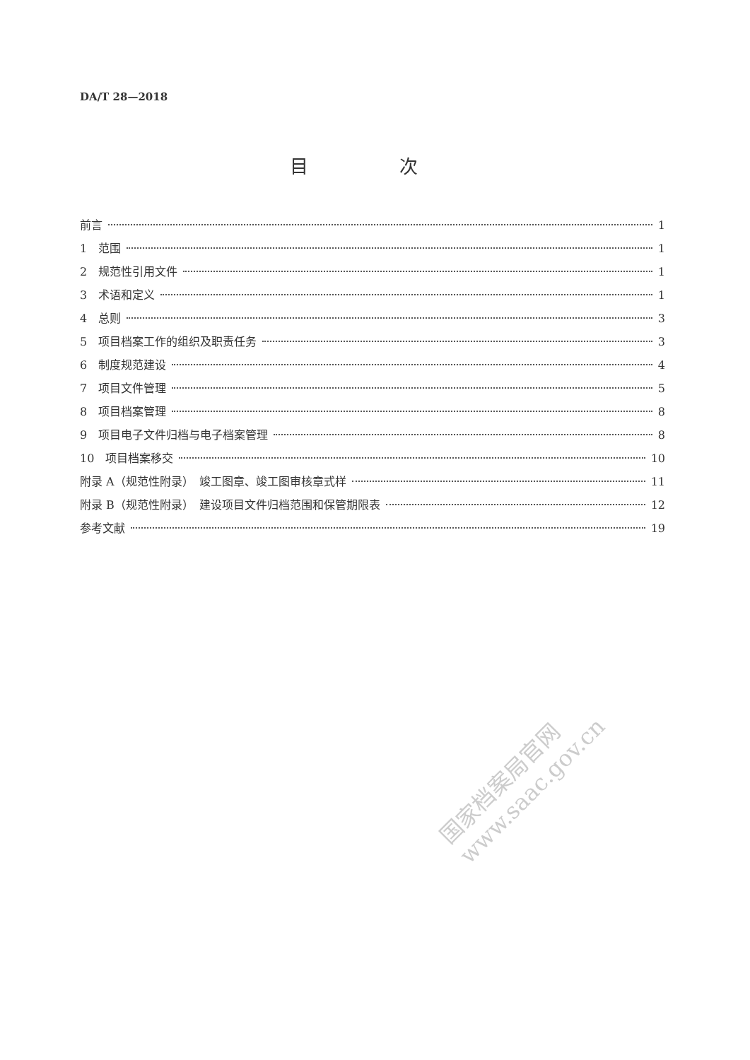DA/T 28—2018
目 次
前言 1
1　范围 1
2　规范性引用文件 1
3　术语和定义 1
4　总则 3
5　项目档案工作的组织及职责任务 3
6　制度规范建设 4
7　项目文件管理 5
8　项目档案管理 8
9　项目电子文件归档与电子档案管理 8
10　项目档案移交 10
附录 A（规范性附录）　竣工图章、竣工图审核章式样 11
附录 B（规范性附录）　建设项目文件归档范围和保管期限表 12
参考文献 19
国家档案局官网
www.saac.gov.cn